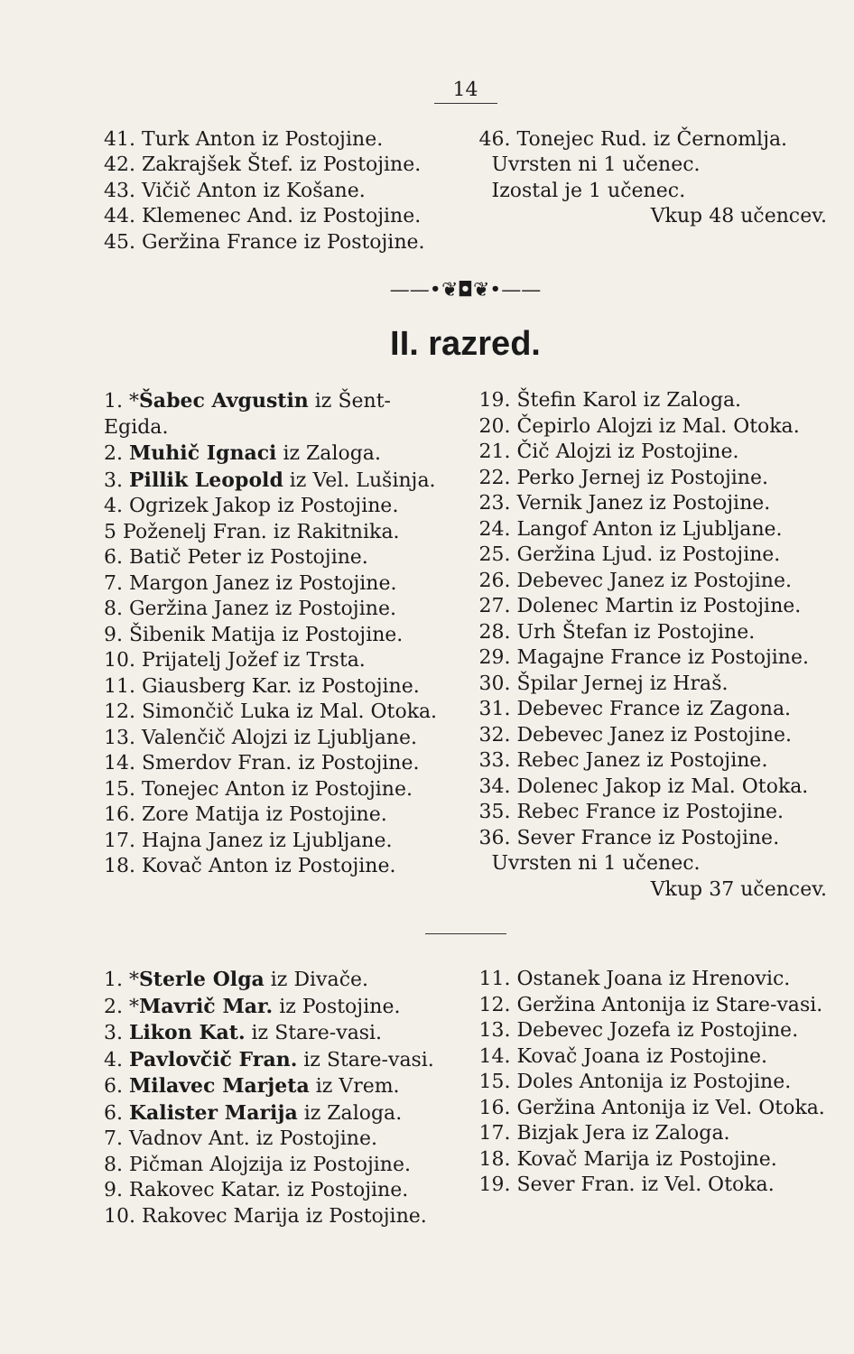14
41. Turk Anton iz Postojine.
42. Zakrajšek Štef. iz Postojine.
43. Vičič Anton iz Košane.
44. Klemenec And. iz Postojine.
45. Geržina France iz Postojine.
46. Tonejec Rud. iz Černomlja.
Uvrsten ni 1 učenec.
Izostal je 1 učenec.
Vkup 48 učencev.
——•❦◘❦•——
II. razred.
1. *Šabec Avgustin iz Šent-Egida.
2. Muhič Ignaci iz Zaloga.
3. Pillik Leopold iz Vel. Lušinja.
4. Ogrizek Jakop iz Postojine.
5 Poženelj Fran. iz Rakitnika.
6. Batič Peter iz Postojine.
7. Margon Janez iz Postojine.
8. Geržina Janez iz Postojine.
9. Šibenik Matija iz Postojine.
10. Prijatelj Jožef iz Trsta.
11. Giausberg Kar. iz Postojine.
12. Simončič Luka iz Mal. Otoka.
13. Valenčič Alojzi iz Ljubljane.
14. Smerdov Fran. iz Postojine.
15. Tonejec Anton iz Postojine.
16. Zore Matija iz Postojine.
17. Hajna Janez iz Ljubljane.
18. Kovač Anton iz Postojine.
19. Štefin Karol iz Zaloga.
20. Čepirlo Alojzi iz Mal. Otoka.
21. Čič Alojzi iz Postojine.
22. Perko Jernej iz Postojine.
23. Vernik Janez iz Postojine.
24. Langof Anton iz Ljubljane.
25. Geržina Ljud. iz Postojine.
26. Debevec Janez iz Postojine.
27. Dolenec Martin iz Postojine.
28. Urh Štefan iz Postojine.
29. Magajne France iz Postojine.
30. Špilar Jernej iz Hraš.
31. Debevec France iz Zagona.
32. Debevec Janez iz Postojine.
33. Rebec Janez iz Postojine.
34. Dolenec Jakop iz Mal. Otoka.
35. Rebec France iz Postojine.
36. Sever France iz Postojine.
Uvrsten ni 1 učenec.
Vkup 37 učencev.
1. *Sterle Olga iz Divače.
2. *Mavrič Mar. iz Postojine.
3. Likon Kat. iz Stare-vasi.
4. Pavlovčič Fran. iz Stare-vasi.
6. Milavec Marjeta iz Vrem.
6. Kalister Marija iz Zaloga.
7. Vadnov Ant. iz Postojine.
8. Pičman Alojzija iz Postojine.
9. Rakovec Katar. iz Postojine.
10. Rakovec Marija iz Postojine.
11. Ostanek Joana iz Hrenovic.
12. Geržina Antonija iz Stare-vasi.
13. Debevec Jozefa iz Postojine.
14. Kovač Joana iz Postojine.
15. Doles Antonija iz Postojine.
16. Geržina Antonija iz Vel. Otoka.
17. Bizjak Jera iz Zaloga.
18. Kovač Marija iz Postojine.
19. Sever Fran. iz Vel. Otoka.